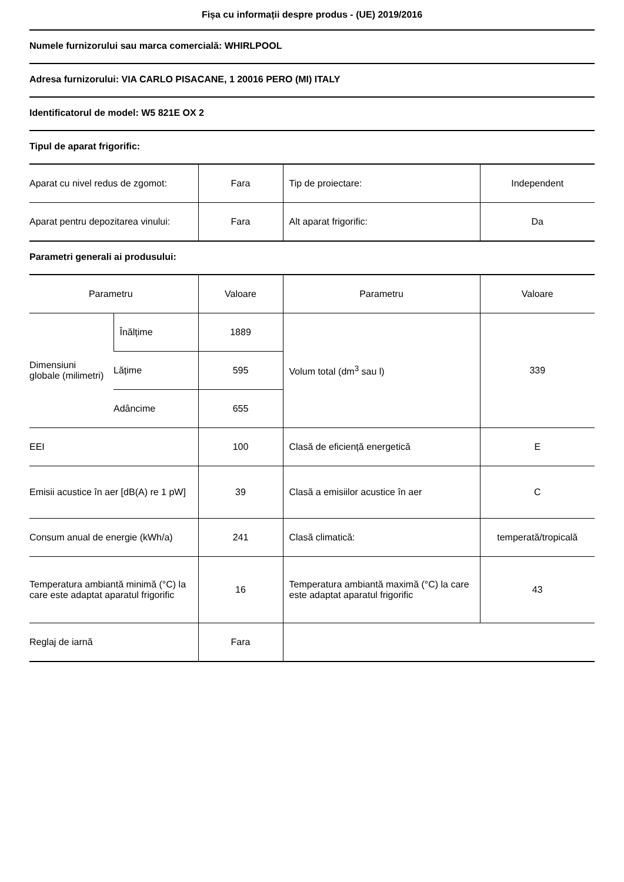Fișa cu informații despre produs - (UE) 2019/2016
Numele furnizorului sau marca comercială: WHIRLPOOL
Adresa furnizorului: VIA CARLO PISACANE, 1 20016 PERO (MI) ITALY
Identificatorul de model: W5 821E OX 2
Tipul de aparat frigorific:
| Aparat cu nivel redus de zgomot: | Fara | Tip de proiectare: | Independent |
| Aparat pentru depozitarea vinului: | Fara | Alt aparat frigorific: | Da |
Parametri generali ai produsului:
| Parametru | | Valoare | Parametru | Valoare |
| Dimensiuni globale (milimetri) | Înălțime | 1889 | Volum total (dm<sup>3</sup> sau l) | 339 |
| | Lățime | 595 | | |
| | Adâncime | 655 | | |
| EEI | | 100 | Clasă de eficiență energetică | E |
| Emisii acustice în aer [dB(A) re 1 pW] | | 39 | Clasă a emisiilor acustice în aer | C |
| Consum anual de energie (kWh/a) | | 241 | Clasă climatică: | temperată/tropicală |
| Temperatura ambiantă minimă (°C) la care este adaptat aparatul frigorific | | 16 | Temperatura ambiantă maximă (°C) la care este adaptat aparatul frigorific | 43 |
| Reglaj de iarnă | | Fara | | |